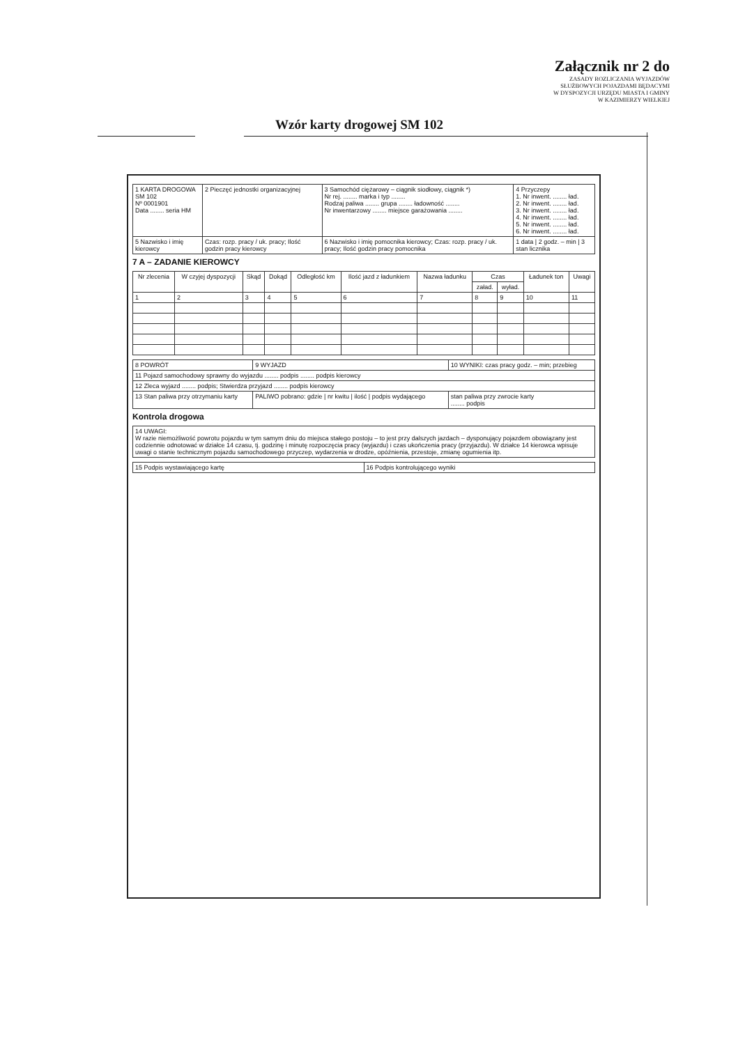Załącznik nr 2 do
ZASADY ROZLICZANIA WYJAZDÓW
SŁUŻBOWYCH POJAZDAMI BĘDACYMI
W DYSPOZYCJI URZĘDU MIASTA I GMINY
W KAZIMIERZY WIELKIEJ
Wzór karty drogowej SM 102
| 1 KARTA DROGOWA SM 102 Nº 0001901 Data ........ seria HM | 2 Pieczęć jednostki organizacyjnej | 3 Samochód ciężarowy – ciągnik siodłowy, ciągnik *) Nr rej. ........ marka i typ ........ Rodzaj paliwa ........ grupa ........ ładowność ........ Nr inwentarzowy ........ miejsce garażowania ........ | 4 Przyczepy 1. Nr inwent. ........ ład. 2. Nr inwent. ........ ład. 3. Nr inwent. ........ ład. 4. Nr inwent. ........ ład. 5. Nr inwent. ........ ład. 6. Nr inwent. ........ ład. |
| 5 Nazwisko i imię kierowcy | Czas: rozp. pracy / uk. pracy; Ilość godzin pracy kierowcy | 6 Nazwisko i imię pomocnika kierowcy; Czas: rozp. pracy / uk. pracy; Ilość godzin pracy pomocnika | 1 data / 2 godz. – min / 3 stan licznika |
7 A – ZADANIE KIEROWCY
| Nr zlecenia | W czyjej dyspozycji | Skąd | Dokąd | Odległość km | Ilość jazd z ładunkiem | Nazwa ładunku | Czas | | Ładunek ton | Uwagi |
| --- | --- | --- | --- | --- | --- | --- | --- | --- | --- | --- |
| | | | | | | | załad. | wyład. | | |
| 1 | 2 | 3 | 4 | 5 | 6 | 7 | 8 | 9 | 10 | 11 |
| 8 POWRÓT | 9 WYJAZD | 10 WYNIKI: czas pracy godz. – min; przebieg |
| 11 Pojazd samochodowy sprawny do wyjazdu ........ podpis ........ podpis kierowcy | | |
| 12 Zleca wyjazd ........ podpis; Stwierdza przyjazd ........ podpis kierowcy | | |
| 13 Stan paliwa przy otrzymaniu karty | PALIWO pobrano: gdzie / nr kwitu / ilość / podpis wydającego | stan paliwa przy zwrocie karty ........ podpis |
Kontrola drogowa
| 14 UWAGI: W razie niemożliwość powrotu pojazdu w tym samym dniu do miejsca stałego postoju – to jest przy dalszych jazdach – dysponujący pojazdem obowiązany jest codziennie odnotować w działce 14 czasu, tj. godzinę i minutę rozpoczęcia pracy (wyjazdu) i czas ukończenia pracy (przyjazdu). W działce 14 kierowca wpisuje uwagi o stanie technicznym pojazdu samochodowego przyczep, wydarzenia w drodze, opóźnienia, przestoje, zmianę ogumienia itp. |
| 15 Podpis wystawiającego kartę | 16 Podpis kontrolującego wyniki |